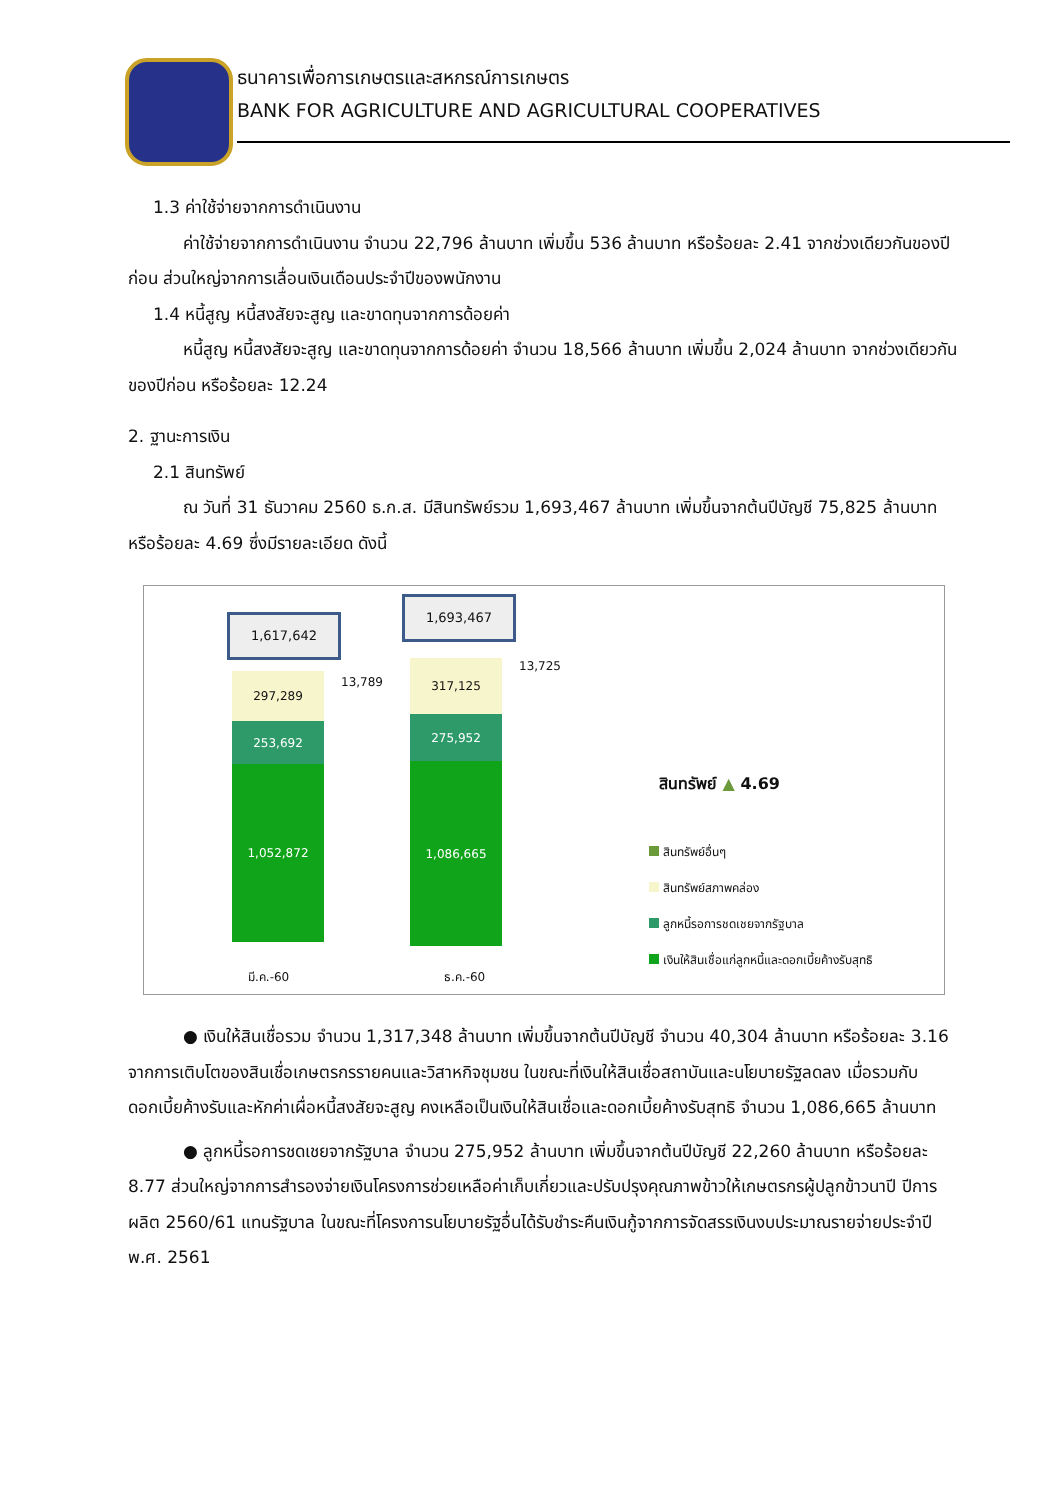ธนาคารเพื่อการเกษตรและสหกรณ์การเกษตร
BANK FOR AGRICULTURE AND AGRICULTURAL COOPERATIVES
1.3 ค่าใช้จ่ายจากการดำเนินงาน
ค่าใช้จ่ายจากการดำเนินงาน จำนวน 22,796 ล้านบาท เพิ่มขึ้น 536 ล้านบาท หรือร้อยละ 2.41 จากช่วงเดียวกันของปีก่อน ส่วนใหญ่จากการเลื่อนเงินเดือนประจำปีของพนักงาน
1.4 หนี้สูญ หนี้สงสัยจะสูญ และขาดทุนจากการด้อยค่า
หนี้สูญ หนี้สงสัยจะสูญ และขาดทุนจากการด้อยค่า จำนวน 18,566 ล้านบาท เพิ่มขึ้น 2,024 ล้านบาท จากช่วงเดียวกันของปีก่อน หรือร้อยละ 12.24
2. ฐานะการเงิน
2.1 สินทรัพย์
ณ วันที่ 31 ธันวาคม 2560 ธ.ก.ส. มีสินทรัพย์รวม 1,693,467 ล้านบาท เพิ่มขึ้นจากต้นปีบัญชี 75,825 ล้านบาท หรือร้อยละ 4.69 ซึ่งมีรายละเอียด ดังนี้
1,617,642
1,693,467
297,289
253,692
1,052,872
317,125
275,952
1,086,665
13,789
13,725
มี.ค.-60 ธ.ค.-60
สินทรัพย์ ▲ 4.69
สินทรัพย์อื่นๆ
สินทรัพย์สภาพคล่อง
ลูกหนี้รอการชดเชยจากรัฐบาล
เงินให้สินเชื่อแก่ลูกหนี้และดอกเบี้ยค้างรับสุทธิ
● เงินให้สินเชื่อรวม จำนวน 1,317,348 ล้านบาท เพิ่มขึ้นจากต้นปีบัญชี จำนวน 40,304 ล้านบาท หรือร้อยละ 3.16 จากการเติบโตของสินเชื่อเกษตรกรรายคนและวิสาหกิจชุมชน ในขณะที่เงินให้สินเชื่อสถาบันและนโยบายรัฐลดลง เมื่อรวมกับดอกเบี้ยค้างรับและหักค่าเผื่อหนี้สงสัยจะสูญ คงเหลือเป็นเงินให้สินเชื่อและดอกเบี้ยค้างรับสุทธิ จำนวน 1,086,665 ล้านบาท
● ลูกหนี้รอการชดเชยจากรัฐบาล จำนวน 275,952 ล้านบาท เพิ่มขึ้นจากต้นปีบัญชี 22,260 ล้านบาท หรือร้อยละ 8.77 ส่วนใหญ่จากการสำรองจ่ายเงินโครงการช่วยเหลือค่าเก็บเกี่ยวและปรับปรุงคุณภาพข้าวให้เกษตรกรผู้ปลูกข้าวนาปี ปีการผลิต 2560/61 แทนรัฐบาล ในขณะที่โครงการนโยบายรัฐอื่นได้รับชำระคืนเงินกู้จากการจัดสรรเงินงบประมาณรายจ่ายประจำปี พ.ศ. 2561